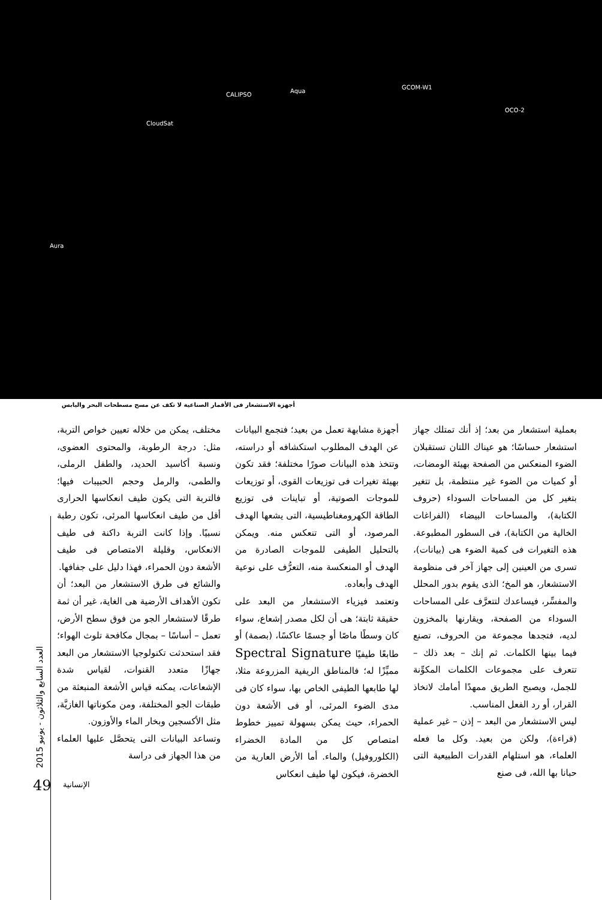CloudSat
CALIPSO
Aqua
GCOM-W1
OCO-2
Aura
أجهزة الاستشعار فى الأقمار الصناعية لا تكف عن مسح مسطحات البحر واليابس
بعملية استشعار من بعد؛ إذ أنك تمتلك جهاز استشعار حساسًا؛ هو عيناك اللتان تستقبلان الضوء المنعكس من الصفحة بهيئة الومضات، أو كميات من الضوء غير منتظمة، بل تتغير بتغير كل من المساحات السوداء (حروف الكتابة)، والمساحات البيضاء (الفراغات الخالية من الكتابة)، فى السطور المطبوعة. هذه التغيرات فى كمية الضوء هى (بيانات)، تسرى من العينين إلى جهاز آخر فى منظومة الاستشعار، هو المخ؛ الذى يقوم بدور المحلل والمفسِّر، فيساعدك لتتعرَّف على المساحات السوداء من الصفحة، ويقارنها بالمخزون لديه، فتجدها مجموعة من الحروف، تصنع فيما بينها الكلمات. ثم إنك – بعد ذلك – تتعرف على مجموعات الكلمات المكوِّنة للجمل، ويصبح الطريق ممهدًا أمامك لاتخاذ القرار، أو رد الفعل المناسب.
ليس الاستشعار من البعد – إذن – غير عملية (قراءة)، ولكن من بعيد. وكل ما فعله العلماء، هو استلهام القدرات الطبيعية التى حبانا بها الله، فى صنع
أجهزة مشابهة تعمل من بعيد؛ فتجمع البيانات عن الهدف المطلوب استكشافه أو دراسته، وتتخذ هذه البيانات صورًا مختلفة؛ فقد تكون بهيئة تغيرات فى توزيعات القوى، أو توزيعات للموجات الصوتية، أو تباينات فى توزيع الطاقة الكهرومغناطيسية، التى يشعها الهدف المرصود، أو التى تنعكس منه. ويمكن بالتحليل الطيفى للموجات الصادرة من الهدف أو المنعكسة منه، التعرُّف على نوعية الهدف وأبعاده.
وتعتمد فيزياء الاستشعار من البعد على حقيقة ثابتة؛ هى أن لكل مصدر إشعاع، سواء كان وسطًا ماصًا أو جسمًا عاكسًا، (بصمة) أو طابعًا طيفيًا Spectral Signature مميِّزًا له؛ فالمناطق الريفية المزروعة مثلا، لها طابعها الطيفى الخاص بها، سواء كان فى مدى الضوء المرئى، أو فى الأشعة دون الحمراء، حيث يمكن بسهولة تمييز خطوط امتصاص كل من المادة الخضراء (الكلوروفيل) والماء. أما الأرض العارية من الخضرة، فيكون لها طيف انعكاس
مختلف، يمكن من خلاله تعيين خواص التربة، مثل: درجة الرطوبة، والمحتوى العضوى، ونسبة أكاسيد الحديد، والطفل الرملى، والطمى، والرمل وحجم الحبيبات فيها؛ فالتربة التى يكون طيف انعكاسها الحرارى أقل من طيف انعكاسها المرئى، تكون رطبة نسبيًا. وإذا كانت التربة داكنة فى طيف الانعكاس، وقليلة الامتصاص فى طيف الأشعة دون الحمراء، فهذا دليل على جفافها.
والشائع فى طرق الاستشعار من البعد؛ أن تكون الأهداف الأرضية هى الغاية، غير أن ثمة طرقًا لاستشعار الجو من فوق سطح الأرض، تعمل – أساسًا – بمجال مكافحة تلوث الهواء؛ فقد استحدثت تكنولوجيا الاستشعار من البعد جهازًا متعدد القنوات، لقياس شدة الإشعاعات، يمكنه قياس الأشعة المنبعثة من طبقات الجو المختلفة، ومن مكوناتها الغازيَّة، مثل الأكسجين وبخار الماء والأوزون.
وتساعد البيانات التى يتحصَّل عليها العلماء من هذا الجهاز فى دراسة
العدد السابع والثلاثون - يونيو 2015
49 الإنسانية